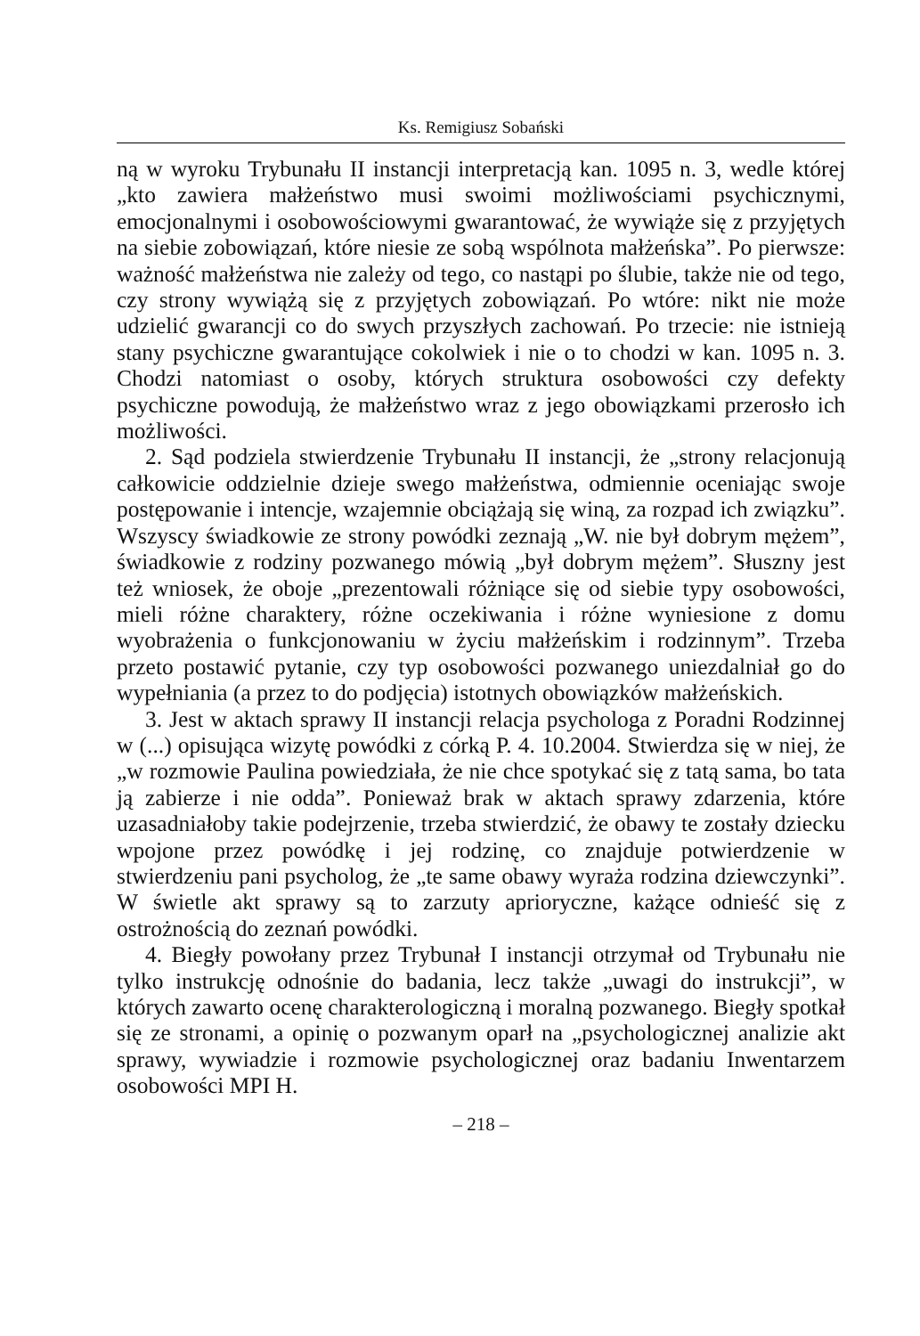Ks. Remigiusz Sobański
ną w wyroku Trybunału II instancji interpretacją kan. 1095 n. 3, wedle której „kto zawiera małżeństwo musi swoimi możliwościami psychicznymi, emocjonalnymi i osobowościowymi gwarantować, że wywiąże się z przyjętych na siebie zobowiązań, które niesie ze sobą wspólnota małżeńska”. Po pierwsze: ważność małżeństwa nie zależy od tego, co nastąpi po ślubie, także nie od tego, czy strony wywiążą się z przyjętych zobowiązań. Po wtóre: nikt nie może udzielić gwarancji co do swych przyszłych zachowań. Po trzecie: nie istnieją stany psychiczne gwarantujące cokolwiek i nie o to chodzi w kan. 1095 n. 3. Chodzi natomiast o osoby, których struktura osobowości czy defekty psychiczne powodują, że małżeństwo wraz z jego obowiązkami przerosło ich możliwości.
2. Sąd podziela stwierdzenie Trybunału II instancji, że „strony relacjonują całkowicie oddzielnie dzieje swego małżeństwa, odmiennie oceniając swoje postępowanie i intencje, wzajemnie obciążają się winą, za rozpad ich związku”. Wszyscy świadkowie ze strony powódki zeznają „W. nie był dobrym mężem”, świadkowie z rodziny pozwanego mówią „był dobrym mężem”. Słuszny jest też wniosek, że oboje „prezentowali różniące się od siebie typy osobowości, mieli różne charaktery, różne oczekiwania i różne wyniesione z domu wyobrażenia o funkcjonowaniu w życiu małżeńskim i rodzinnym”. Trzeba przeto postawić pytanie, czy typ osobowości pozwanego uniezdalniał go do wypełniania (a przez to do podjęcia) istotnych obowiązków małżeńskich.
3. Jest w aktach sprawy II instancji relacja psychologa z Poradni Rodzinnej w (...) opisująca wizytę powódki z córką P. 4. 10.2004. Stwierdza się w niej, że „w rozmowie Paulina powiedziała, że nie chce spotykać się z tatą sama, bo tata ją zabierze i nie odda”. Ponieważ brak w aktach sprawy zdarzenia, które uzasadniałoby takie podejrzenie, trzeba stwierdzić, że obawy te zostały dziecku wpojone przez powódkę i jej rodzinę, co znajduje potwierdzenie w stwierdzeniu pani psycholog, że „te same obawy wyraża rodzina dziewczynki”. W świetle akt sprawy są to zarzuty aprioryczne, każące odnieść się z ostrożnością do zeznań powódki.
4. Biegły powołany przez Trybunał I instancji otrzymał od Trybunału nie tylko instrukcję odnośnie do badania, lecz także „uwagi do instrukcji”, w których zawarto ocenę charakterologiczną i moralną pozwanego. Biegły spotkał się ze stronami, a opinię o pozwanym oparł na „psychologicznej analizie akt sprawy, wywiadzie i rozmowie psychologicznej oraz badaniu Inwentarzem osobowości MPI H.
– 218 –